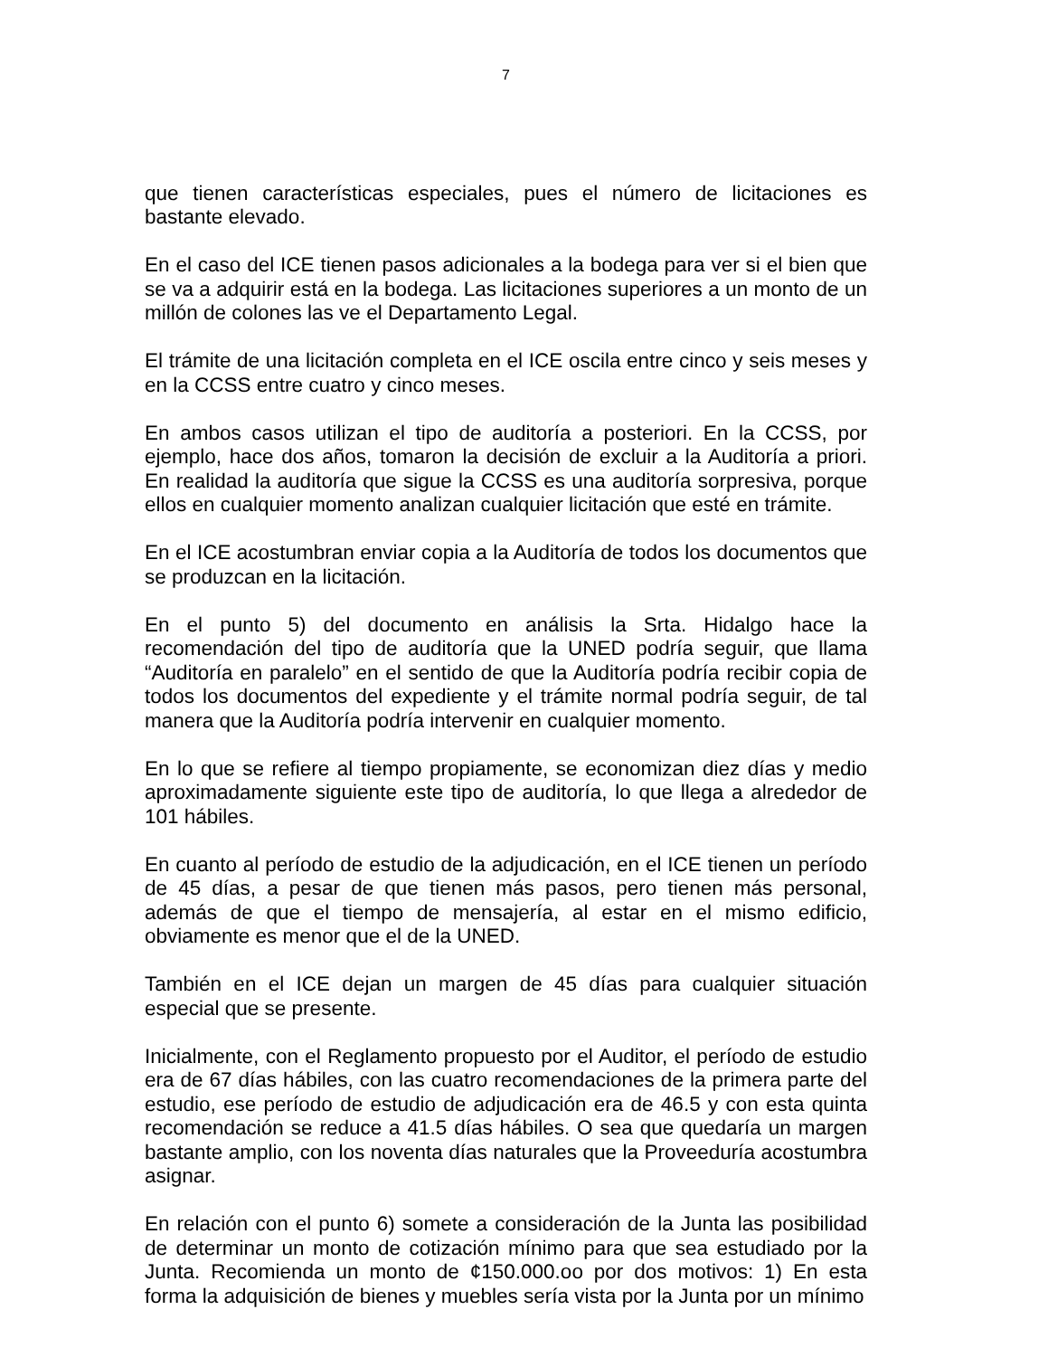7
que tienen características especiales, pues el número de licitaciones es bastante elevado.
En el caso del ICE tienen pasos adicionales a la bodega para ver si el bien que se va a adquirir está en la bodega. Las licitaciones superiores a un monto de un millón de colones las ve el Departamento Legal.
El trámite de una licitación completa en el ICE oscila entre cinco y seis meses y en la CCSS entre cuatro y cinco meses.
En ambos casos utilizan el tipo de auditoría a posteriori. En la CCSS, por ejemplo, hace dos años, tomaron la decisión de excluir a la Auditoría a priori. En realidad la auditoría que sigue la CCSS es una auditoría sorpresiva, porque ellos en cualquier momento analizan cualquier licitación que esté en trámite.
En el ICE acostumbran enviar copia a la Auditoría de todos los documentos que se produzcan en la licitación.
En el punto 5) del documento en análisis la Srta. Hidalgo hace la recomendación del tipo de auditoría que la UNED podría seguir, que llama “Auditoría en paralelo” en el sentido de que la Auditoría podría recibir copia de todos los documentos del expediente y el trámite normal podría seguir, de tal manera que la Auditoría podría intervenir en cualquier momento.
En lo que se refiere al tiempo propiamente, se economizan diez días y medio aproximadamente siguiente este tipo de auditoría, lo que llega a alrededor de 101 hábiles.
En cuanto al período de estudio de la adjudicación, en el ICE tienen un período de 45 días, a pesar de que tienen más pasos, pero tienen más personal, además de que el tiempo de mensajería, al estar en el mismo edificio, obviamente es menor que el de la UNED.
También en el ICE dejan un margen de 45 días para cualquier situación especial que se presente.
Inicialmente, con el Reglamento propuesto por el Auditor, el período de estudio era de 67 días hábiles, con las cuatro recomendaciones de la primera parte del estudio, ese período de estudio de adjudicación era de 46.5 y con esta quinta recomendación se reduce a 41.5 días hábiles. O sea que quedaría un margen bastante amplio, con los noventa días naturales que la Proveeduría acostumbra asignar.
En relación con el punto 6) somete a consideración de la Junta las posibilidad de determinar un monto de cotización mínimo para que sea estudiado por la Junta. Recomienda un monto de ¢150.000.oo por dos motivos: 1) En esta forma la adquisición de bienes y muebles sería vista por la Junta por un mínimo